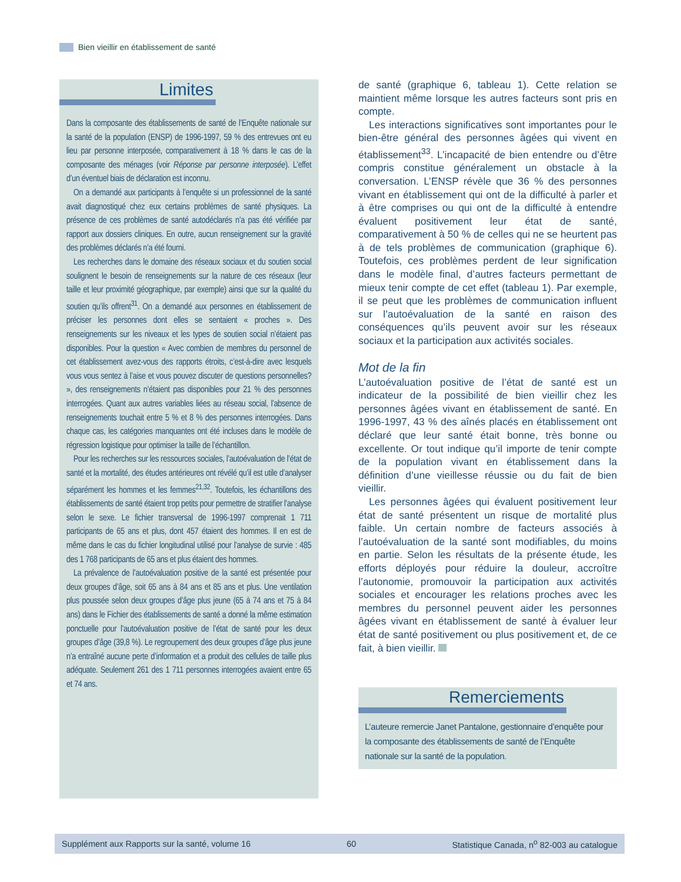Bien vieillir en établissement de santé
Limites
Dans la composante des établissements de santé de l’Enquête nationale sur la santé de la population (ENSP) de 1996-1997, 59 % des entrevues ont eu lieu par personne interposée, comparativement à 18 % dans le cas de la composante des ménages (voir Réponse par personne interposée). L’effet d’un éventuel biais de déclaration est inconnu.
On a demandé aux participants à l’enquête si un professionnel de la santé avait diagnostiqué chez eux certains problèmes de santé physiques. La présence de ces problèmes de santé autodéclarés n’a pas été vérifiée par rapport aux dossiers cliniques. En outre, aucun renseignement sur la gravité des problèmes déclarés n’a été fourni.
Les recherches dans le domaine des réseaux sociaux et du soutien social soulignent le besoin de renseignements sur la nature de ces réseaux (leur taille et leur proximité géographique, par exemple) ainsi que sur la qualité du soutien qu’ils offrent<sup>31</sup>. On a demandé aux personnes en établissement de préciser les personnes dont elles se sentaient « proches ». Des renseignements sur les niveaux et les types de soutien social n’étaient pas disponibles. Pour la question « Avec combien de membres du personnel de cet établissement avez-vous des rapports étroits, c’est-à-dire avec lesquels vous vous sentez à l’aise et vous pouvez discuter de questions personnelles? », des renseignements n’étaient pas disponibles pour 21 % des personnes interrogées. Quant aux autres variables liées au réseau social, l’absence de renseignements touchait entre 5 % et 8 % des personnes interrogées. Dans chaque cas, les catégories manquantes ont été incluses dans le modèle de régression logistique pour optimiser la taille de l’échantillon.
Pour les recherches sur les ressources sociales, l’autoévaluation de l’état de santé et la mortalité, des études antérieures ont révélé qu’il est utile d’analyser séparément les hommes et les femmes<sup>21,32</sup>. Toutefois, les échantillons des établissements de santé étaient trop petits pour permettre de stratifier l’analyse selon le sexe. Le fichier transversal de 1996-1997 comprenait 1 711 participants de 65 ans et plus, dont 457 étaient des hommes. Il en est de même dans le cas du fichier longitudinal utilisé pour l’analyse de survie : 485 des 1 768 participants de 65 ans et plus étaient des hommes.
La prévalence de l’autoévaluation positive de la santé est présentée pour deux groupes d’âge, soit 65 ans à 84 ans et 85 ans et plus. Une ventilation plus poussée selon deux groupes d’âge plus jeune (65 à 74 ans et 75 à 84 ans) dans le Fichier des établissements de santé a donné la même estimation ponctuelle pour l’autoévaluation positive de l’état de santé pour les deux groupes d’âge (39,8 %). Le regroupement des deux groupes d’âge plus jeune n’a entraîné aucune perte d’information et a produit des cellules de taille plus adéquate. Seulement 261 des 1 711 personnes interrogées avaient entre 65 et 74 ans.
de santé (graphique 6, tableau 1). Cette relation se maintient même lorsque les autres facteurs sont pris en compte.
Les interactions significatives sont importantes pour le bien-être général des personnes âgées qui vivent en établissement<sup>33</sup>. L’incapacité de bien entendre ou d’être compris constitue généralement un obstacle à la conversation. L’ENSP révèle que 36 % des personnes vivant en établissement qui ont de la difficulté à parler et à être comprises ou qui ont de la difficulté à entendre évaluent positivement leur état de santé, comparativement à 50 % de celles qui ne se heurtent pas à de tels problèmes de communication (graphique 6). Toutefois, ces problèmes perdent de leur signification dans le modèle final, d’autres facteurs permettant de mieux tenir compte de cet effet (tableau 1). Par exemple, il se peut que les problèmes de communication influent sur l’autoévaluation de la santé en raison des conséquences qu’ils peuvent avoir sur les réseaux sociaux et la participation aux activités sociales.
Mot de la fin
L’autoévaluation positive de l’état de santé est un indicateur de la possibilité de bien vieillir chez les personnes âgées vivant en établissement de santé. En 1996-1997, 43 % des aînés placés en établissement ont déclaré que leur santé était bonne, très bonne ou excellente. Or tout indique qu’il importe de tenir compte de la population vivant en établissement dans la définition d’une vieillesse réussie ou du fait de bien vieillir.
Les personnes âgées qui évaluent positivement leur état de santé présentent un risque de mortalité plus faible. Un certain nombre de facteurs associés à l’autoévaluation de la santé sont modifiables, du moins en partie. Selon les résultats de la présente étude, les efforts déployés pour réduire la douleur, accroître l’autonomie, promouvoir la participation aux activités sociales et encourager les relations proches avec les membres du personnel peuvent aider les personnes âgées vivant en établissement de santé à évaluer leur état de santé positivement ou plus positivement et, de ce fait, à bien vieillir.
Remerciements
L’auteure remercie Janet Pantalone, gestionnaire d’enquête pour la composante des établissements de santé de l’Enquête nationale sur la santé de la population.
Supplément aux Rapports sur la santé, volume 16 60 Statistique Canada, n<sup>o</sup> 82-003 au catalogue